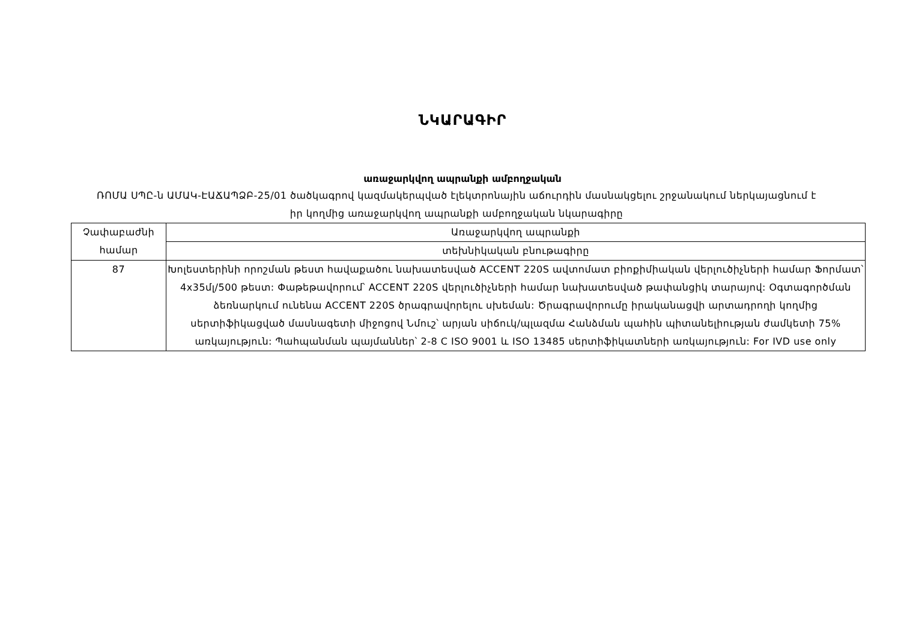ՆԿԱՐԱԳԻՐ
առաջարկվող ապրանքի ամբողջական
ՌՈՄԱ ՍՊԸ-ն ԱՄԱԿ-ԷԱՃԱՊՁԲ-25/01 ծածկագրով կազմակերպված էլեկտրոնային աճուրդին մասնակցելու շրջանակում ներկայացնում է իր կողմից առաջարկվող ապրանքի ամբողջական նկարագիրը
| Չափաբաժնի համար | Առաջարկվող ապրանքի |
| | տեխնիկական բնութագիրը |
| 87 | Խոլեստերինի որոշման թեստ հավաքածու նախատեսված ACCENT 220S ավտոմատ բիոքիմիական վերլուծիչների համար Ֆորմատ՝ 4x35մլ/500 թեստ: Փաթեթավորում՝ ACCENT 220S վերլուծիչների համար նախատեսված թափանցիկ տարայով: Օգտագործման ձեռնարկում ունենա ACCENT 220S ծրագրավորելու սխեման: Ծրագրավորումը իրականացվի արտադրողի կողմից սերտիֆիկացված մասնագետի միջոցով Նմուշ՝ արյան սիճուկ/պլազմա Հանձման պահին պիտանելիության ժամկետի 75% առկայություն: Պահպանման պայմաններ՝ 2-8 C ISO 9001 և ISO 13485 սերտիֆիկատների առկայություն: For IVD use only |